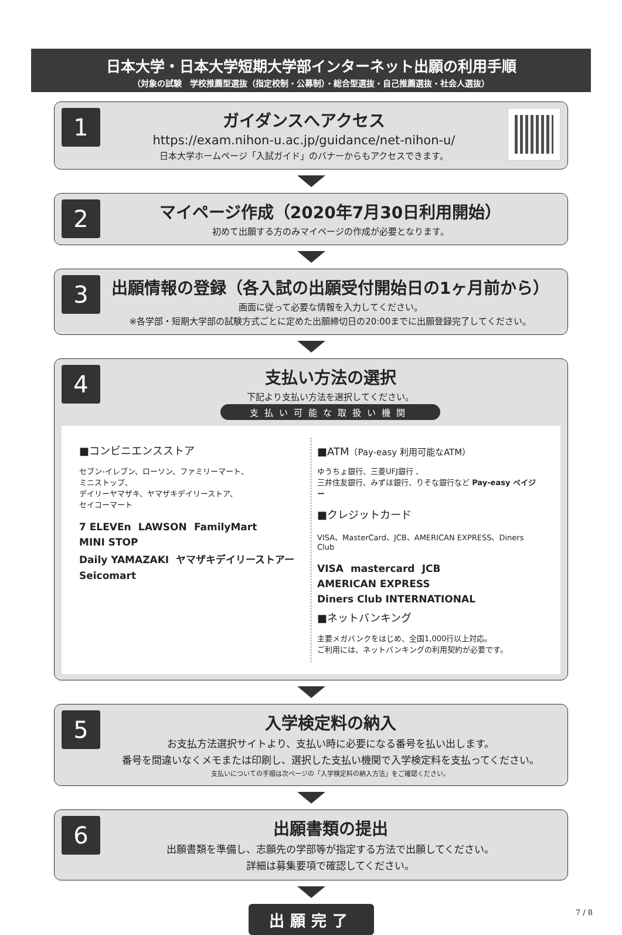日本大学・日本大学短期大学部インターネット出願の利用手順
（対象の試験　学校推薦型選抜（指定校制・公募制）・総合型選抜・自己推薦選抜・社会人選抜）
1
ガイダンスへアクセス
https://exam.nihon-u.ac.jp/guidance/net-nihon-u/
日本大学ホームページ「入試ガイド」のバナーからもアクセスできます。
2
マイページ作成（2020年7月30日利用開始）
初めて出願する方のみマイページの作成が必要となります。
3
出願情報の登録（各入試の出願受付開始日の1ヶ月前から）
画面に従って必要な情報を入力してください。
※各学部・短期大学部の試験方式ごとに定めた出願締切日の20:00までに出願登録完了してください。
4
支払い方法の選択
下記より支払い方法を選択してください。
支払い可能な取扱い機関
■コンビニエンスストア
セブン-イレブン、ローソン、ファミリーマート、
ミニストップ、
デイリーヤマザキ、ヤマザキデイリーストア、
セイコーマート
7 ELEVEn LAWSON FamilyMart MINI STOP
Daily YAMAZAKI ヤマザキデイリーストアー Seicomart
■ATM（Pay-easy 利用可能なATM）
ゆうちょ銀行、三菱UFJ銀行 、
三井住友銀行、みずほ銀行、りそな銀行など Pay-easy ペイジー
■クレジットカード
VISA、MasterCard、JCB、AMERICAN EXPRESS、Diners Club
VISA mastercard JCB AMERICAN EXPRESS Diners Club INTERNATIONAL
■ネットバンキング
主要メガバンクをはじめ、全国1,000行以上対応。
ご利用には、ネットバンキングの利用契約が必要です。
5
入学検定料の納入
お支払方法選択サイトより、支払い時に必要になる番号を払い出します。
番号を間違いなくメモまたは印刷し、選択した支払い機関で入学検定料を支払ってください。
支払いについての手順は次ページの「入学検定料の納入方法」をご確認ください。
6
出願書類の提出
出願書類を準備し、志願先の学部等が指定する方法で出願してください。
詳細は募集要項で確認してください。
出願完了
7 / 8